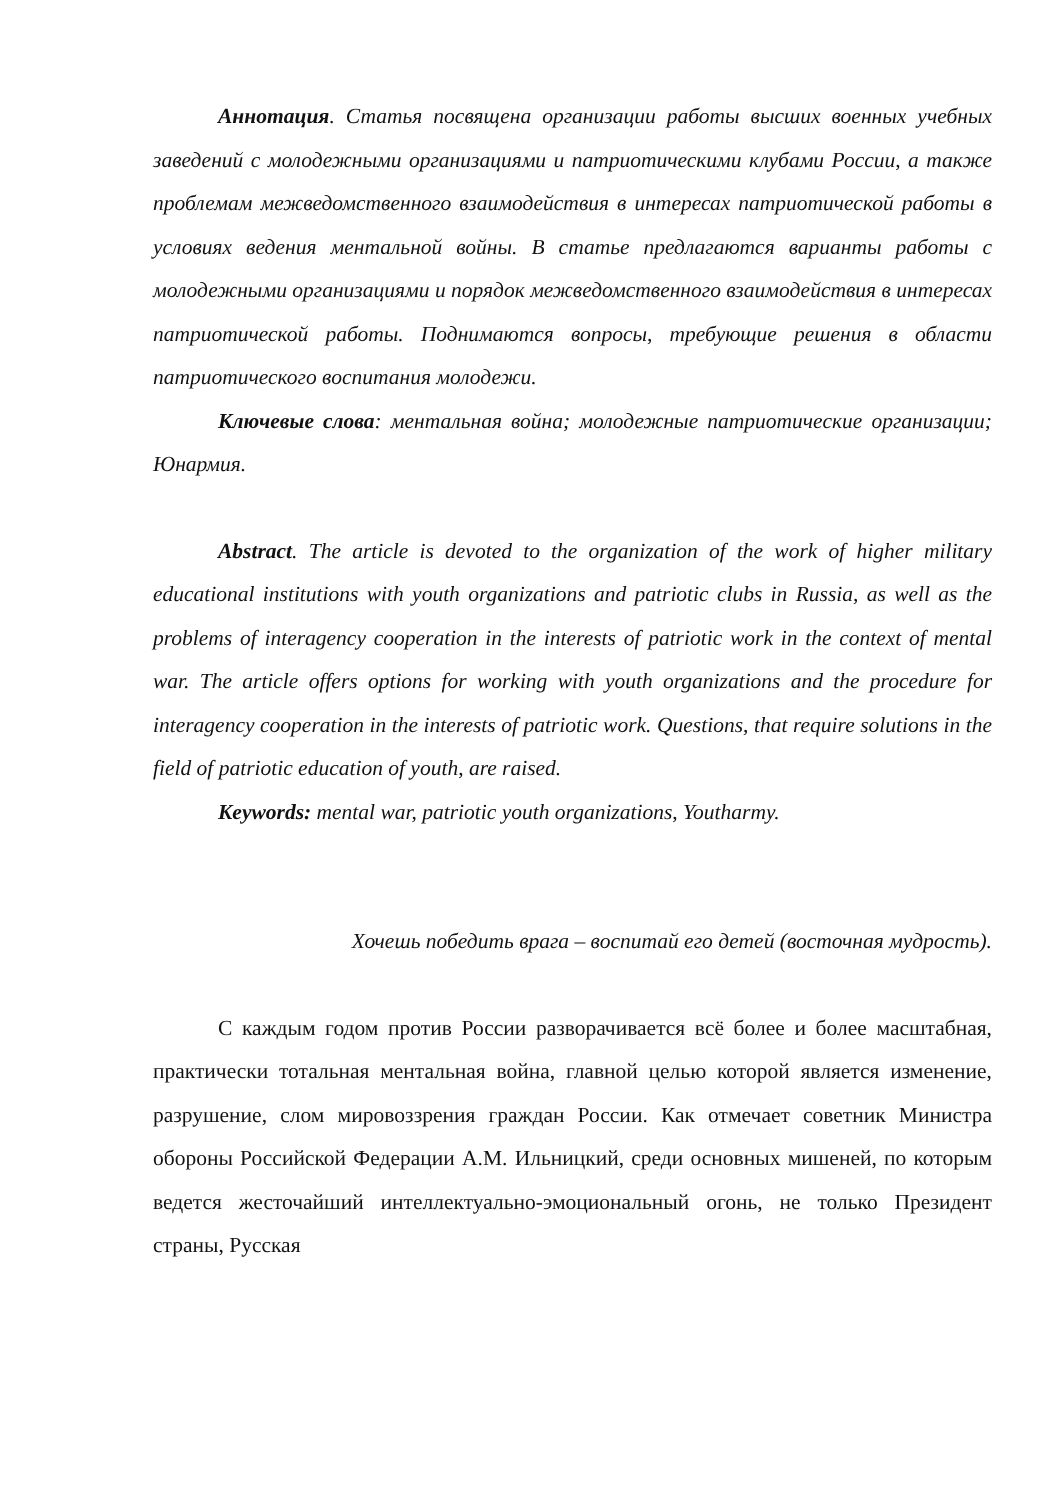Аннотация. Статья посвящена организации работы высших военных учебных заведений с молодежными организациями и патриотическими клубами России, а также проблемам межведомственного взаимодействия в интересах патриотической работы в условиях ведения ментальной войны. В статье предлагаются варианты работы с молодежными организациями и порядок межведомственного взаимодействия в интересах патриотической работы. Поднимаются вопросы, требующие решения в области патриотического воспитания молодежи.
Ключевые слова: ментальная война; молодежные патриотические организации; Юнармия.
Abstract. The article is devoted to the organization of the work of higher military educational institutions with youth organizations and patriotic clubs in Russia, as well as the problems of interagency cooperation in the interests of patriotic work in the context of mental war. The article offers options for working with youth organizations and the procedure for interagency cooperation in the interests of patriotic work. Questions, that require solutions in the field of patriotic education of youth, are raised.
Keywords: mental war, patriotic youth organizations, Youtharmy.
Хочешь победить врага – воспитай его детей (восточная мудрость).
С каждым годом против России разворачивается всё более и более масштабная, практически тотальная ментальная война, главной целью которой является изменение, разрушение, слом мировоззрения граждан России. Как отмечает советник Министра обороны Российской Федерации А.М. Ильницкий, среди основных мишеней, по которым ведется жесточайший интеллектуально-эмоциональный огонь, не только Президент страны, Русская